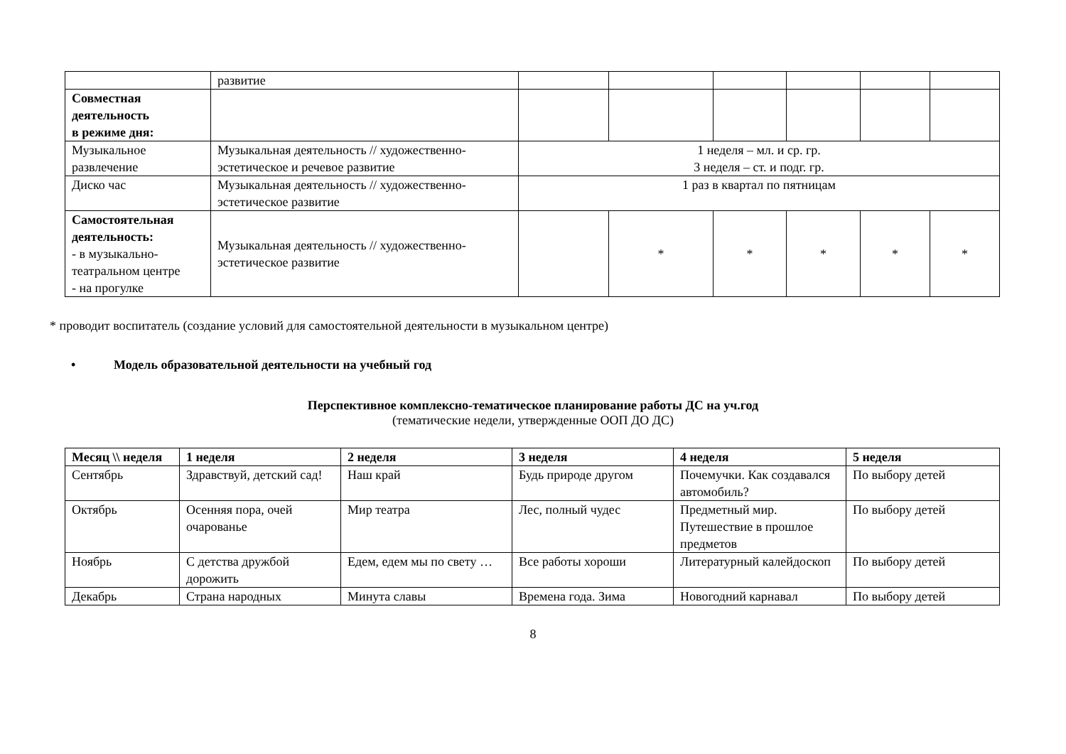| | развитие | | | | | | |
| Совместная деятельность в режиме дня: | | | | | | | |
| Музыкальное развлечение | Музыкальная деятельность // художественно-эстетическое и речевое развитие | 1 неделя – мл. и ср. гр. 3 неделя – ст. и подг. гр. | | | | | |
| Диско час | Музыкальная деятельность // художественно-эстетическое развитие | 1 раз в квартал по пятницам | | | | | |
| Самостоятельная деятельность: - в музыкально-театральном центре - на прогулке | Музыкальная деятельность // художественно-эстетическое развитие | | * | * | * | * | * |
* проводит воспитатель (создание условий для самостоятельной деятельности в музыкальном центре)
• Модель образовательной деятельности на учебный год
Перспективное комплексно-тематическое планирование работы ДС на уч.год
(тематические недели, утвержденные ООП ДО ДС)
| Месяц \\ неделя | 1 неделя | 2 неделя | 3 неделя | 4 неделя | 5 неделя |
| --- | --- | --- | --- | --- | --- |
| Сентябрь | Здравствуй, детский сад! | Наш край | Будь природе другом | Почемучки. Как создавался автомобиль? | По выбору детей |
| Октябрь | Осенняя пора, очей очарованье | Мир театра | Лес, полный чудес | Предметный мир. Путешествие в прошлое предметов | По выбору детей |
| Ноябрь | С детства дружбой дорожить | Едем, едем мы по свету … | Все работы хороши | Литературный калейдоскоп | По выбору детей |
| Декабрь | Страна народных | Минута славы | Времена года. Зима | Новогодний карнавал | По выбору детей |
8